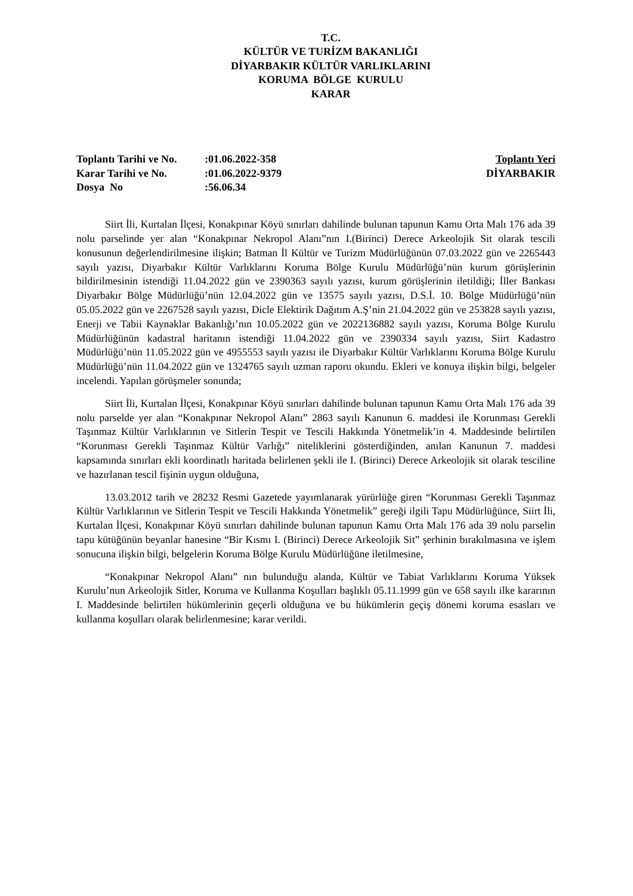T.C.
KÜLTÜR VE TURİZM BAKANLIĞI
DİYARBAKIR KÜLTÜR VARLIKLARINI
KORUMA BÖLGE KURULU
KARAR
| Toplantı Tarihi ve No. | :01.06.2022-358 | Toplantı Yeri |
| Karar Tarihi ve No. | :01.06.2022-9379 | DİYARBAKIR |
| Dosya No | :56.06.34 | |
Siirt İli, Kurtalan İlçesi, Konakpınar Köyü sınırları dahilinde bulunan tapunun Kamu Orta Malı 176 ada 39 nolu parselinde yer alan “Konakpınar Nekropol Alanı”nın I.(Birinci) Derece Arkeolojik Sit olarak tescili konusunun değerlendirilmesine ilişkin; Batman İl Kültür ve Turizm Müdürlüğünün 07.03.2022 gün ve 2265443 sayılı yazısı, Diyarbakır Kültür Varlıklarını Koruma Bölge Kurulu Müdürlüğü’nün kurum görüşlerinin bildirilmesinin istendiği 11.04.2022 gün ve 2390363 sayılı yazısı, kurum görüşlerinin iletildiği; İller Bankası Diyarbakır Bölge Müdürlüğü’nün 12.04.2022 gün ve 13575 sayılı yazısı, D.S.İ. 10. Bölge Müdürlüğü’nün 05.05.2022 gün ve 2267528 sayılı yazısı, Dicle Elektirik Dağıtım A.Ş’nin 21.04.2022 gün ve 253828 sayılı yazısı, Enerji ve Tabii Kaynaklar Bakanlığı’nın 10.05.2022 gün ve 2022136882 sayılı yazısı, Koruma Bölge Kurulu Müdürlüğünün kadastral haritanın istendiği 11.04.2022 gün ve 2390334 sayılı yazısı, Siirt Kadastro Müdürlüğü’nün 11.05.2022 gün ve 4955553 sayılı yazısı ile Diyarbakır Kültür Varlıklarını Koruma Bölge Kurulu Müdürlüğü’nün 11.04.2022 gün ve 1324765 sayılı uzman raporu okundu. Ekleri ve konuya ilişkin bilgi, belgeler incelendi. Yapılan görüşmeler sonunda;
Siirt İli, Kurtalan İlçesi, Konakpınar Köyü sınırları dahilinde bulunan tapunun Kamu Orta Malı 176 ada 39 nolu parselde yer alan “Konakpınar Nekropol Alanı” 2863 sayılı Kanunun 6. maddesi ile Korunması Gerekli Taşınmaz Kültür Varlıklarının ve Sitlerin Tespit ve Tescili Hakkında Yönetmelik’in 4. Maddesinde belirtilen “Korunması Gerekli Taşınmaz Kültür Varlığı” niteliklerini gösterdiğinden, anılan Kanunun 7. maddesi kapsamında sınırları ekli koordinatlı haritada belirlenen şekli ile I. (Birinci) Derece Arkeolojik sit olarak tesciline ve hazırlanan tescil fişinin uygun olduğuna,
13.03.2012 tarih ve 28232 Resmi Gazetede yayımlanarak yürürlüğe giren “Korunması Gerekli Taşınmaz Kültür Varlıklarının ve Sitlerin Tespit ve Tescili Hakkında Yönetmelik” gereği ilgili Tapu Müdürlüğünce, Siirt İli, Kurtalan İlçesi, Konakpınar Köyü sınırları dahilinde bulunan tapunun Kamu Orta Malı 176 ada 39 nolu parselin tapu kütüğünün beyanlar hanesine “Bir Kısmı I. (Birinci) Derece Arkeolojik Sit” şerhinin bırakılmasına ve işlem sonucuna ilişkin bilgi, belgelerin Koruma Bölge Kurulu Müdürlüğüne iletilmesine,
“Konakpınar Nekropol Alanı” nın bulunduğu alanda, Kültür ve Tabiat Varlıklarını Koruma Yüksek Kurulu’nun Arkeolojik Sitler, Koruma ve Kullanma Koşulları başlıklı 05.11.1999 gün ve 658 sayılı ilke kararının I. Maddesinde belirtilen hükümlerinin geçerli olduğuna ve bu hükümlerin geçiş dönemi koruma esasları ve kullanma koşulları olarak belirlenmesine; karar verildi.